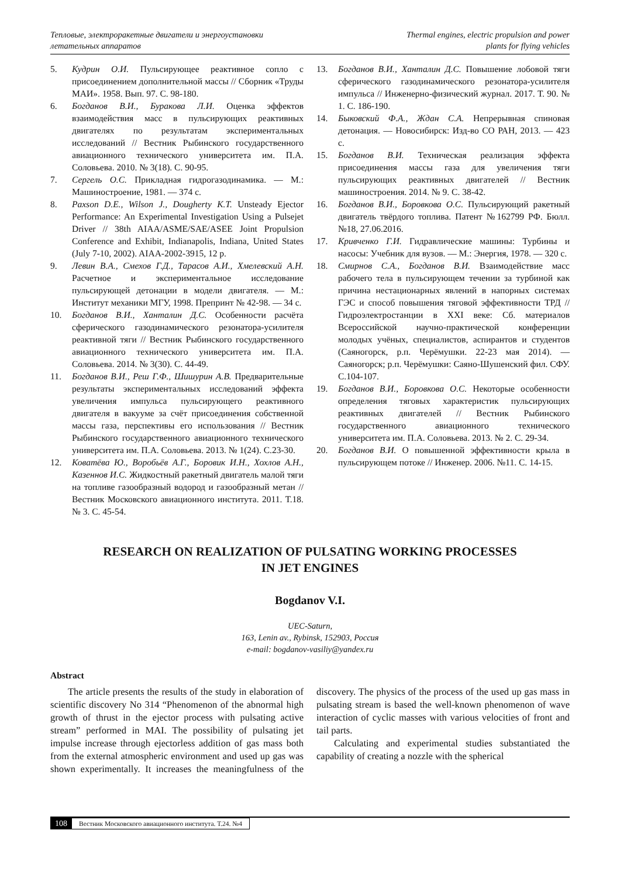Тепловые, электроракетные двигатели и энергоустановки
летательных аппаратов
Thermal engines, electric propulsion and power
plants for flying vehicles
5. Кудрин О.И. Пульсирующее реактивное сопло с присоединением дополнительной массы // Сборник «Труды МАИ». 1958. Вып. 97. С. 98-180.
6. Богданов В.И., Буракова Л.И. Оценка эффектов взаимодействия масс в пульсирующих реактивных двигателях по результатам экспериментальных исследований // Вестник Рыбинского государственного авиационного технического университета им. П.А. Соловьева. 2010. № 3(18). С. 90-95.
7. Сергель О.С. Прикладная гидрогазодинамика. — М.: Машиностроение, 1981. — 374 с.
8. Paxson D.E., Wilson J., Dougherty K.T. Unsteady Ejector Performance: An Experimental Investigation Using a Pulsejet Driver // 38th AIAA/ASME/SAE/ASEE Joint Propulsion Conference and Exhibit, Indianapolis, Indiana, United States (July 7-10, 2002). AIAA-2002-3915, 12 p.
9. Левин В.А., Смехов Г.Д., Тарасов А.И., Хмелевский А.Н. Расчетное и экспериментальное исследование пульсирующей детонации в модели двигателя. — М.: Институт механики МГУ, 1998. Препринт № 42-98. — 34 с.
10. Богданов В.И., Ханталин Д.С. Особенности расчёта сферического газодинамического резонатора-усилителя реактивной тяги // Вестник Рыбинского государственного авиационного технического университета им. П.А. Соловьева. 2014. № 3(30). С. 44-49.
11. Богданов В.И., Реш Г.Ф., Шишурин А.В. Предварительные результаты экспериментальных исследований эффекта увеличения импульса пульсирующего реактивного двигателя в вакууме за счёт присоединения собственной массы газа, перспективы его использования // Вестник Рыбинского государственного авиационного технического университета им. П.А. Соловьева. 2013. № 1(24). С.23-30.
12. Ковaтёва Ю., Воробьёв А.Г., Боровик И.Н., Хохлов А.Н., Казеннов И.С. Жидкостный ракетный двигатель малой тяги на топливе газообразный водород и газообразный метан // Вестник Московского авиационного института. 2011. Т.18. № 3. С. 45-54.
13. Богданов В.И., Ханталин Д.С. Повышение лобовой тяги сферического газодинамического резонатора-усилителя импульса // Инженерно-физический журнал. 2017. Т. 90. № 1. С. 186-190.
14. Быковский Ф.А., Ждан С.А. Непрерывная спиновая детонация. — Новосибирск: Изд-во СО РАН, 2013. — 423 с.
15. Богданов В.И. Техническая реализация эффекта присоединения массы газа для увеличения тяги пульсирующих реактивных двигателей // Вестник машиностроения. 2014. № 9. С. 38-42.
16. Богданов В.И., Боровкова О.С. Пульсирующий ракетный двигатель твёрдого топлива. Патент №162799 РФ. Бюлл. №18, 27.06.2016.
17. Кривченко Г.И. Гидравлические машины: Турбины и насосы: Учебник для вузов. — М.: Энергия, 1978. — 320 с.
18. Смирнов С.А., Богданов В.И. Взаимодействие масс рабочего тела в пульсирующем течении за турбиной как причина нестационарных явлений в напорных системах ГЭС и способ повышения тяговой эффективности ТРД // Гидроэлектростанции в XXI веке: Сб. материалов Всероссийской научно-практической конференции молодых учёных, специалистов, аспирантов и студентов (Саяногорск, р.п. Черёмушки. 22-23 мая 2014). — Саяногорск; р.п. Черёмушки: Саяно-Шушенский фил. СФУ. С.104-107.
19. Богданов В.И., Боровкова О.С. Некоторые особенности определения тяговых характеристик пульсирующих реактивных двигателей // Вестник Рыбинского государственного авиационного технического университета им. П.А. Соловьева. 2013. № 2. С. 29-34.
20. Богданов В.И. О повышенной эффективности крыла в пульсирующем потоке // Инженер. 2006. №11. С. 14-15.
RESEARCH ON REALIZATION OF PULSATING WORKING PROCESSES
IN JET ENGINES
Bogdanov V.I.
UEC-Saturn,
163, Lenin av., Rybinsk, 152903, Россия
e-mail: bogdanov-vasiliy@yandex.ru
Abstract
The article presents the results of the study in elaboration of scientific discovery No 314 “Phenomenon of the abnormal high growth of thrust in the ejector process with pulsating active stream” performed in MAI. The possibility of pulsating jet impulse increase through ejectorless addition of gas mass both from the external atmospheric environment and used up gas was shown experimentally. It increases the meaningfulness of the discovery. The physics of the process of the used up gas mass in pulsating stream is based the well-known phenomenon of wave interaction of cyclic masses with various velocities of front and tail parts.
Calculating and experimental studies substantiated the capability of creating a nozzle with the spherical
108 Вестник Московского авиационного института. Т.24. №4